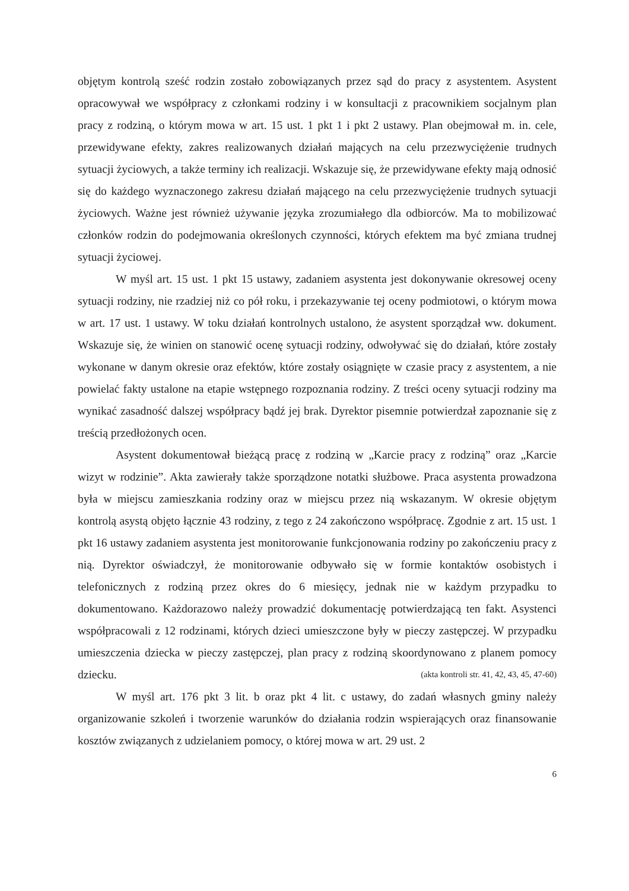objętym kontrolą sześć rodzin zostało zobowiązanych przez sąd do pracy z asystentem. Asystent opracowywał we współpracy z członkami rodziny i w konsultacji z pracownikiem socjalnym plan pracy z rodziną, o którym mowa w art. 15 ust. 1 pkt 1 i pkt 2 ustawy. Plan obejmował m. in. cele, przewidywane efekty, zakres realizowanych działań mających na celu przezwyciężenie trudnych sytuacji życiowych, a także terminy ich realizacji. Wskazuje się, że przewidywane efekty mają odnosić się do każdego wyznaczonego zakresu działań mającego na celu przezwyciężenie trudnych sytuacji życiowych. Ważne jest również używanie języka zrozumiałego dla odbiorców. Ma to mobilizować członków rodzin do podejmowania określonych czynności, których efektem ma być zmiana trudnej sytuacji życiowej.
W myśl art. 15 ust. 1 pkt 15 ustawy, zadaniem asystenta jest dokonywanie okresowej oceny sytuacji rodziny, nie rzadziej niż co pół roku, i przekazywanie tej oceny podmiotowi, o którym mowa w art. 17 ust. 1 ustawy. W toku działań kontrolnych ustalono, że asystent sporządzał ww. dokument. Wskazuje się, że winien on stanowić ocenę sytuacji rodziny, odwoływać się do działań, które zostały wykonane w danym okresie oraz efektów, które zostały osiągnięte w czasie pracy z asystentem, a nie powielać fakty ustalone na etapie wstępnego rozpoznania rodziny. Z treści oceny sytuacji rodziny ma wynikać zasadność dalszej współpracy bądź jej brak. Dyrektor pisemnie potwierdzał zapoznanie się z treścią przedłożonych ocen.
Asystent dokumentował bieżącą pracę z rodziną w „Karcie pracy z rodziną” oraz „Karcie wizyt w rodzinie”. Akta zawierały także sporządzone notatki służbowe. Praca asystenta prowadzona była w miejscu zamieszkania rodziny oraz w miejscu przez nią wskazanym. W okresie objętym kontrolą asystą objęto łącznie 43 rodziny, z tego z 24 zakończono współpracę. Zgodnie z art. 15 ust. 1 pkt 16 ustawy zadaniem asystenta jest monitorowanie funkcjonowania rodziny po zakończeniu pracy z nią. Dyrektor oświadczył, że monitorowanie odbywało się w formie kontaktów osobistych i telefonicznych z rodziną przez okres do 6 miesięcy, jednak nie w każdym przypadku to dokumentowano. Każdorazowo należy prowadzić dokumentację potwierdzającą ten fakt. Asystenci współpracowali z 12 rodzinami, których dzieci umieszczone były w pieczy zastępczej. W przypadku umieszczenia dziecka w pieczy zastępczej, plan pracy z rodziną skoordynowano z planem pomocy dziecku. (akta kontroli str. 41, 42, 43, 45, 47-60)
W myśl art. 176 pkt 3 lit. b oraz pkt 4 lit. c ustawy, do zadań własnych gminy należy organizowanie szkoleń i tworzenie warunków do działania rodzin wspierających oraz finansowanie kosztów związanych z udzielaniem pomocy, o której mowa w art. 29 ust. 2
6